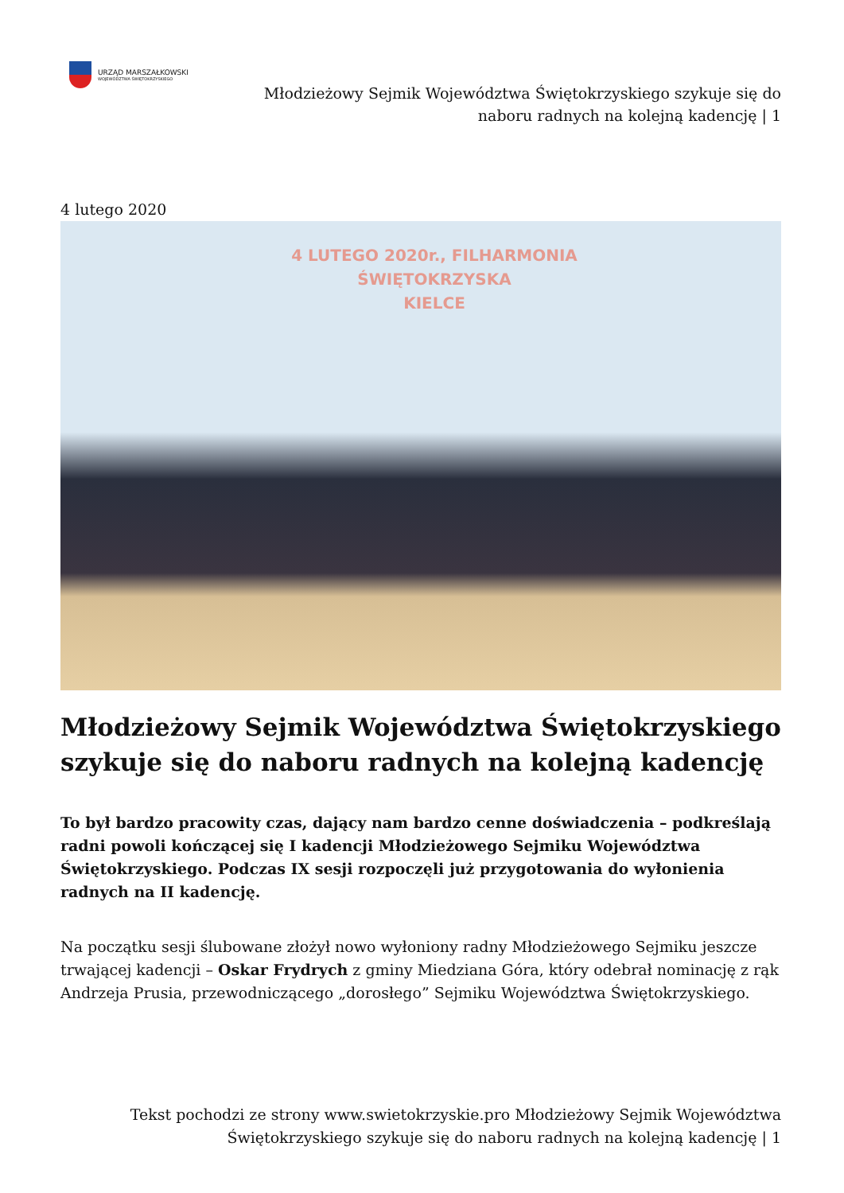URZĄD MARSZAŁKOWSKI
WOJEWÓDZTWA ŚWIĘTOKRZYSKIEGO
Młodzieżowy Sejmik Województwa Świętokrzyskiego szykuje się do naboru radnych na kolejną kadencję | 1
4 lutego 2020
4 LUTEGO 2020r., FILHARMONIA ŚWIĘTOKRZYSKA
KIELCE
Młodzieżowy Sejmik Województwa Świętokrzyskiego szykuje się do naboru radnych na kolejną kadencję
To był bardzo pracowity czas, dający nam bardzo cenne doświadczenia – podkreślają radni powoli kończącej się I kadencji Młodzieżowego Sejmiku Województwa Świętokrzyskiego. Podczas IX sesji rozpoczęli już przygotowania do wyłonienia radnych na II kadencję.
Na początku sesji ślubowane złożył nowo wyłoniony radny Młodzieżowego Sejmiku jeszcze trwającej kadencji – Oskar Frydrych z gminy Miedziana Góra, który odebrał nominację z rąk Andrzeja Prusia, przewodniczącego „dorosłego” Sejmiku Województwa Świętokrzyskiego.
Tekst pochodzi ze strony www.swietokrzyskie.pro Młodzieżowy Sejmik Województwa Świętokrzyskiego szykuje się do naboru radnych na kolejną kadencję | 1